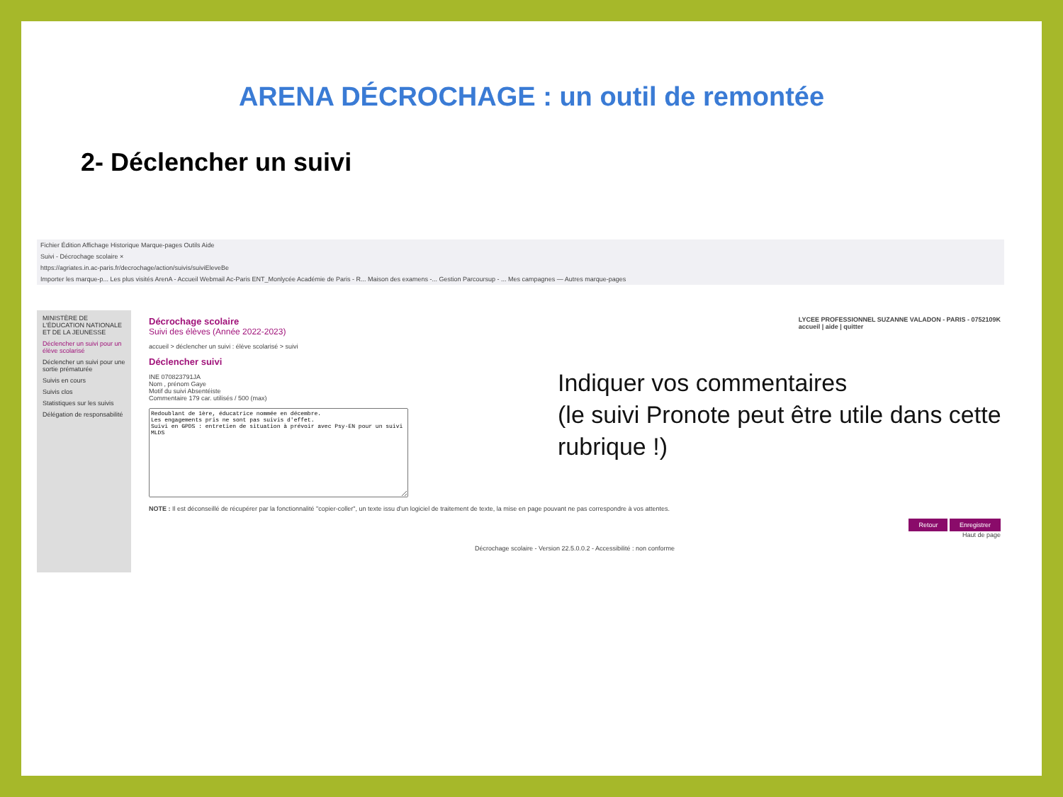ARENA DÉCROCHAGE : un outil de remontée
2- Déclencher un suivi
Fichier Édition Affichage Historique Marque-pages Outils Aide
Suivi - Décrochage scolaire ×
https://agriates.in.ac-paris.fr/decrochage/action/suivis/suiviEleveBe
Importer les marque-p... Les plus visités ArenA - Accueil Webmail Ac-Paris ENT_Monlycée Académie de Paris - R... Maison des examens -... Gestion Parcoursup - ... Mes campagnes — Autres marque-pages
MINISTÈRE DE L'ÉDUCATION NATIONALE ET DE LA JEUNESSE
Déclencher un suivi pour un élève scolarisé
Déclencher un suivi pour une sortie prématurée
Suivis en cours
Suivis clos
Statistiques sur les suivis
Délégation de responsabilité
LYCEE PROFESSIONNEL SUZANNE VALADON - PARIS - 0752109K
accueil | aide | quitter
Décrochage scolaire
Suivi des élèves (Année 2022-2023)
accueil > déclencher un suivi : élève scolarisé > suivi
Déclencher suivi
INE 070823791JA
Nom , prénom Gaye
Motif du suivi Absentéiste
Commentaire 179 car. utilisés / 500 (max)
Redoublant de 1ère, éducatrice nommée en décembre. Les engagements pris ne sont pas suivis d'effet. Suivi en GPDS : entretien de situation à prévoir avec Psy-EN pour un suivi MLDS
NOTE : Il est déconseillé de récupérer par la fonctionnalité "copier-coller", un texte issu d'un logiciel de traitement de texte, la mise en page pouvant ne pas correspondre à vos attentes.
Retour Enregistrer
Haut de page
Décrochage scolaire - Version 22.5.0.0.2 - Accessibilité : non conforme
Indiquer vos commentaires
(le suivi Pronote peut être utile dans cette rubrique !)